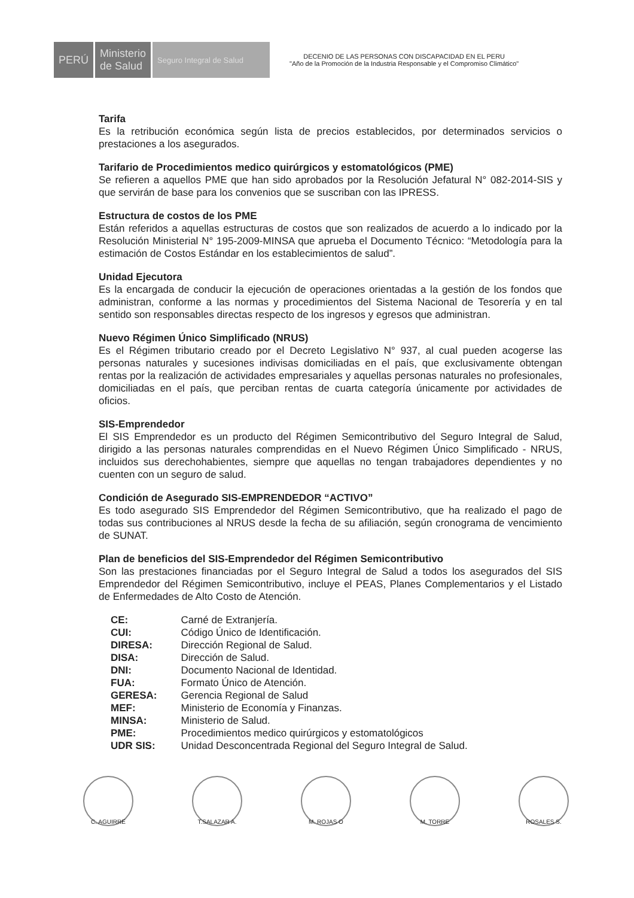PERÚ Ministerio
de Salud
Seguro Integral de Salud
DECENIO DE LAS PERSONAS CON DISCAPACIDAD EN EL PERU
"Año de la Promoción de la Industria Responsable y el Compromiso Climático"
Tarifa
Es la retribución económica según lista de precios establecidos, por determinados servicios o prestaciones a los asegurados.
Tarifario de Procedimientos medico quirúrgicos y estomatológicos (PME)
Se refieren a aquellos PME que han sido aprobados por la Resolución Jefatural N° 082-2014-SIS y que servirán de base para los convenios que se suscriban con las IPRESS.
Estructura de costos de los PME
Están referidos a aquellas estructuras de costos que son realizados de acuerdo a lo indicado por la Resolución Ministerial N° 195-2009-MINSA que aprueba el Documento Técnico: “Metodología para la estimación de Costos Estándar en los establecimientos de salud”.
Unidad Ejecutora
Es la encargada de conducir la ejecución de operaciones orientadas a la gestión de los fondos que administran, conforme a las normas y procedimientos del Sistema Nacional de Tesorería y en tal sentido son responsables directas respecto de los ingresos y egresos que administran.
Nuevo Régimen Único Simplificado (NRUS)
Es el Régimen tributario creado por el Decreto Legislativo N° 937, al cual pueden acogerse las personas naturales y sucesiones indivisas domiciliadas en el país, que exclusivamente obtengan rentas por la realización de actividades empresariales y aquellas personas naturales no profesionales, domiciliadas en el país, que perciban rentas de cuarta categoría únicamente por actividades de oficios.
SIS-Emprendedor
El SIS Emprendedor es un producto del Régimen Semicontributivo del Seguro Integral de Salud, dirigido a las personas naturales comprendidas en el Nuevo Régimen Único Simplificado - NRUS, incluidos sus derechohabientes, siempre que aquellas no tengan trabajadores dependientes y no cuenten con un seguro de salud.
Condición de Asegurado SIS-EMPRENDEDOR “ACTIVO”
Es todo asegurado SIS Emprendedor del Régimen Semicontributivo, que ha realizado el pago de todas sus contribuciones al NRUS desde la fecha de su afiliación, según cronograma de vencimiento de SUNAT.
Plan de beneficios del SIS-Emprendedor del Régimen Semicontributivo
Son las prestaciones financiadas por el Seguro Integral de Salud a todos los asegurados del SIS Emprendedor del Régimen Semicontributivo, incluye el PEAS, Planes Complementarios y el Listado de Enfermedades de Alto Costo de Atención.
| CE: | Carné de Extranjería. |
| CUI: | Código Único de Identificación. |
| DIRESA: | Dirección Regional de Salud. |
| DISA: | Dirección de Salud. |
| DNI: | Documento Nacional de Identidad. |
| FUA: | Formato Único de Atención. |
| GERESA: | Gerencia Regional de Salud |
| MEF: | Ministerio de Economía y Finanzas. |
| MINSA: | Ministerio de Salud. |
| PME: | Procedimientos medico quirúrgicos y estomatológicos |
| UDR SIS: | Unidad Desconcentrada Regional del Seguro Integral de Salud. |
C. AGUIRRE T.SALAZAR A. M. ROJAS O M. TORRE ROSALES S.